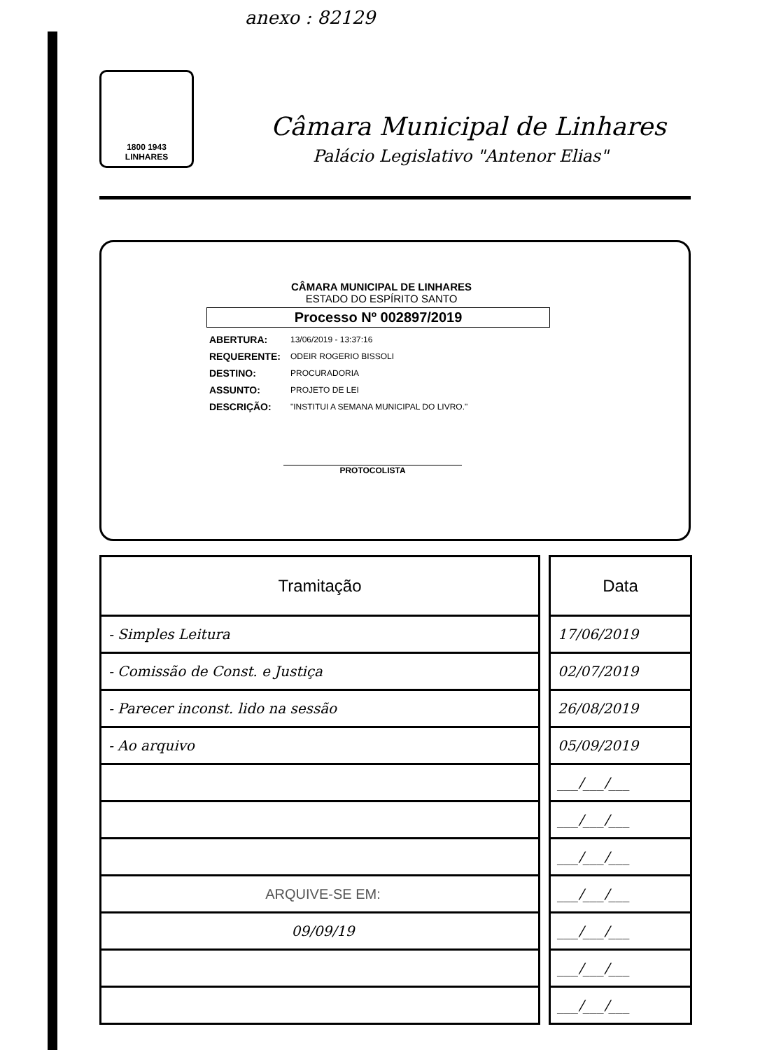anexo : 82129
1800 1943
LINHARES
Câmara Municipal de Linhares
Palácio Legislativo "Antenor Elias"
CÂMARA MUNICIPAL DE LINHARES
ESTADO DO ESPÍRITO SANTO
Processo Nº 002897/2019
| ABERTURA: | 13/06/2019 - 13:37:16 |
| REQUERENTE: | ODEIR ROGERIO BISSOLI |
| DESTINO: | PROCURADORIA |
| ASSUNTO: | PROJETO DE LEI |
| DESCRIÇÃO: | "INSTITUI A SEMANA MUNICIPAL DO LIVRO." |
PROTOCOLISTA
| Tramitação |
| --- |
| - Simples Leitura |
| - Comissão de Const. e Justiça |
| - Parecer inconst. lido na sessão |
| - Ao arquivo |
| ARQUIVE-SE EM: |
| 09/09/19 |
| Data |
| --- |
| 17/06/2019 |
| 02/07/2019 |
| 26/08/2019 |
| 05/09/2019 |
| ___/___/___ |
| ___/___/___ |
| ___/___/___ |
| ___/___/___ |
| ___/___/___ |
| ___/___/___ |
| ___/___/___ |